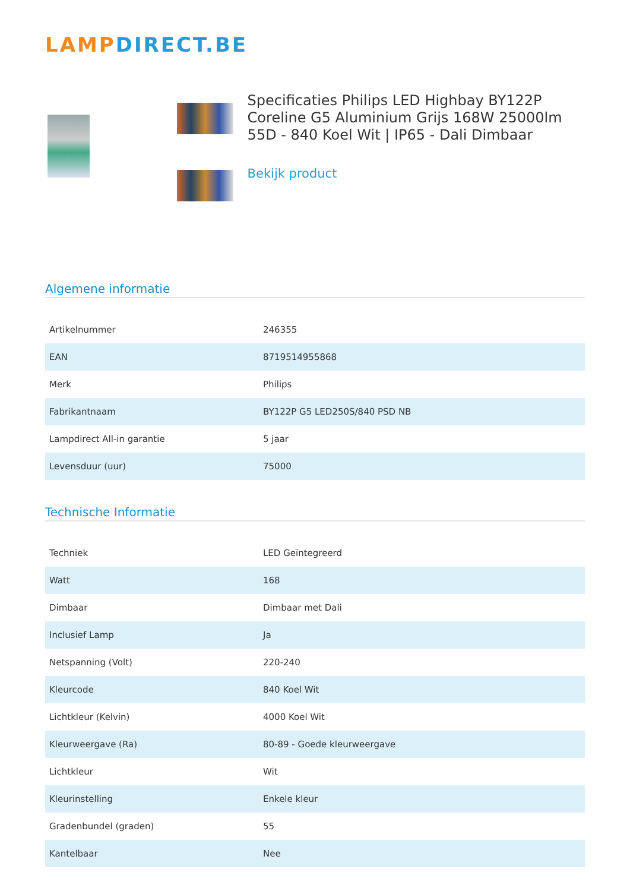LAMP DIRECT.BE
Specificaties Philips LED Highbay BY122P Coreline G5 Aluminium Grijs 168W 25000lm 55D - 840 Koel Wit | IP65 - Dali Dimbaar
Bekijk product
Algemene informatie
| Artikelnummer | 246355 |
| EAN | 8719514955868 |
| Merk | Philips |
| Fabrikantnaam | BY122P G5 LED250S/840 PSD NB |
| Lampdirect All-in garantie | 5 jaar |
| Levensduur (uur) | 75000 |
Technische Informatie
| Techniek | LED Geïntegreerd |
| Watt | 168 |
| Dimbaar | Dimbaar met Dali |
| Inclusief Lamp | Ja |
| Netspanning (Volt) | 220-240 |
| Kleurcode | 840 Koel Wit |
| Lichtkleur (Kelvin) | 4000 Koel Wit |
| Kleurweergave (Ra) | 80-89 - Goede kleurweergave |
| Lichtkleur | Wit |
| Kleurinstelling | Enkele kleur |
| Gradenbundel (graden) | 55 |
| Kantelbaar | Nee |